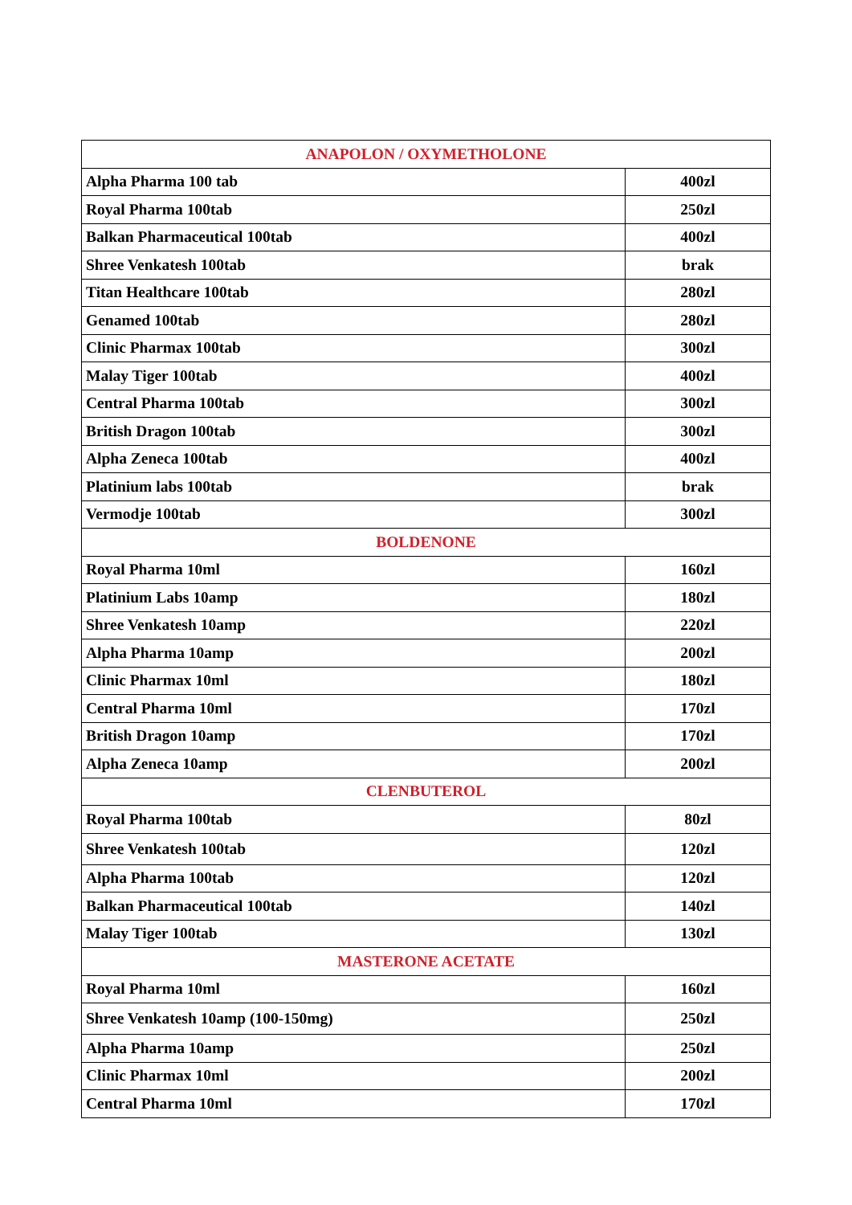| ANAPOLON / OXYMETHOLONE | |
| --- | --- |
| Alpha Pharma 100 tab | 400zl |
| Royal Pharma 100tab | 250zl |
| Balkan Pharmaceutical 100tab | 400zl |
| Shree Venkatesh 100tab | brak |
| Titan Healthcare 100tab | 280zl |
| Genamed 100tab | 280zl |
| Clinic Pharmax 100tab | 300zl |
| Malay Tiger 100tab | 400zl |
| Central Pharma 100tab | 300zl |
| British Dragon 100tab | 300zl |
| Alpha Zeneca 100tab | 400zl |
| Platinium labs 100tab | brak |
| Vermodje 100tab | 300zl |
| BOLDENONE | |
| Royal Pharma 10ml | 160zl |
| Platinium Labs 10amp | 180zl |
| Shree Venkatesh 10amp | 220zl |
| Alpha Pharma 10amp | 200zl |
| Clinic Pharmax 10ml | 180zl |
| Central Pharma 10ml | 170zl |
| British Dragon 10amp | 170zl |
| Alpha Zeneca 10amp | 200zl |
| CLENBUTEROL | |
| Royal Pharma 100tab | 80zl |
| Shree Venkatesh 100tab | 120zl |
| Alpha Pharma 100tab | 120zl |
| Balkan Pharmaceutical 100tab | 140zl |
| Malay Tiger 100tab | 130zl |
| MASTERONE ACETATE | |
| Royal Pharma 10ml | 160zl |
| Shree Venkatesh 10amp (100-150mg) | 250zl |
| Alpha Pharma 10amp | 250zl |
| Clinic Pharmax 10ml | 200zl |
| Central Pharma 10ml | 170zl |